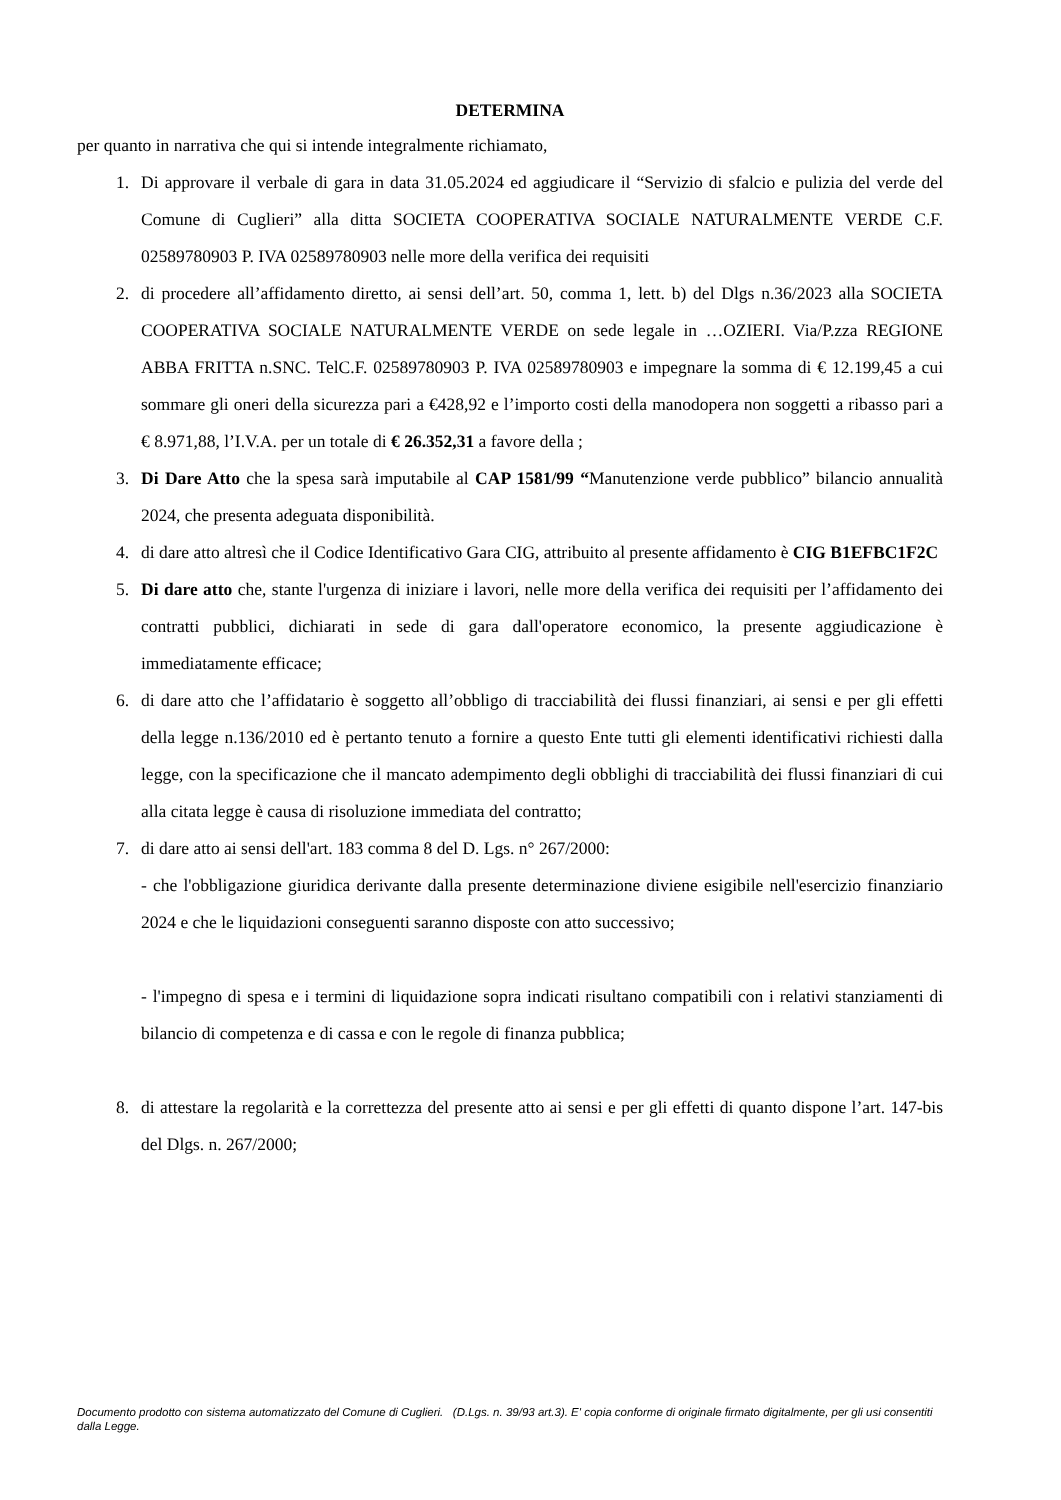DETERMINA
per quanto in narrativa che qui si intende integralmente richiamato,
1. Di approvare il verbale di gara in data 31.05.2024 ed aggiudicare il “Servizio di sfalcio e pulizia del verde del Comune di Cuglieri” alla ditta SOCIETA COOPERATIVA SOCIALE NATURALMENTE VERDE C.F. 02589780903 P. IVA 02589780903 nelle more della verifica dei requisiti
2. di procedere all’affidamento diretto, ai sensi dell’art. 50, comma 1, lett. b) del Dlgs n.36/2023 alla SOCIETA COOPERATIVA SOCIALE NATURALMENTE VERDE on sede legale in …OZIERI. Via/P.zza REGIONE ABBA FRITTA n.SNC. TelC.F. 02589780903 P. IVA 02589780903 e impegnare la somma di € 12.199,45 a cui sommare gli oneri della sicurezza pari a €428,92 e l’importo costi della manodopera non soggetti a ribasso pari a € 8.971,88, l’I.V.A. per un totale di € 26.352,31 a favore della ;
3. Di Dare Atto che la spesa sarà imputabile al CAP 1581/99 “Manutenzione verde pubblico” bilancio annualità 2024, che presenta adeguata disponibilità.
4. di dare atto altresì che il Codice Identificativo Gara CIG, attribuito al presente affidamento è CIG B1EFBC1F2C
5. Di dare atto che, stante l'urgenza di iniziare i lavori, nelle more della verifica dei requisiti per l’affidamento dei contratti pubblici, dichiarati in sede di gara dall'operatore economico, la presente aggiudicazione è immediatamente efficace;
6. di dare atto che l’affidatario è soggetto all’obbligo di tracciabilità dei flussi finanziari, ai sensi e per gli effetti della legge n.136/2010 ed è pertanto tenuto a fornire a questo Ente tutti gli elementi identificativi richiesti dalla legge, con la specificazione che il mancato adempimento degli obblighi di tracciabilità dei flussi finanziari di cui alla citata legge è causa di risoluzione immediata del contratto;
7. di dare atto ai sensi dell'art. 183 comma 8 del D. Lgs. n° 267/2000:
- che l'obbligazione giuridica derivante dalla presente determinazione diviene esigibile nell'esercizio finanziario 2024 e che le liquidazioni conseguenti saranno disposte con atto successivo;
- l'impegno di spesa e i termini di liquidazione sopra indicati risultano compatibili con i relativi stanziamenti di bilancio di competenza e di cassa e con le regole di finanza pubblica;
8. di attestare la regolarità e la correttezza del presente atto ai sensi e per gli effetti di quanto dispone l’art. 147-bis del Dlgs. n. 267/2000;
Documento prodotto con sistema automatizzato del Comune di Cuglieri. (D.Lgs. n. 39/93 art.3). E' copia conforme di originale firmato digitalmente, per gli usi consentiti dalla Legge.